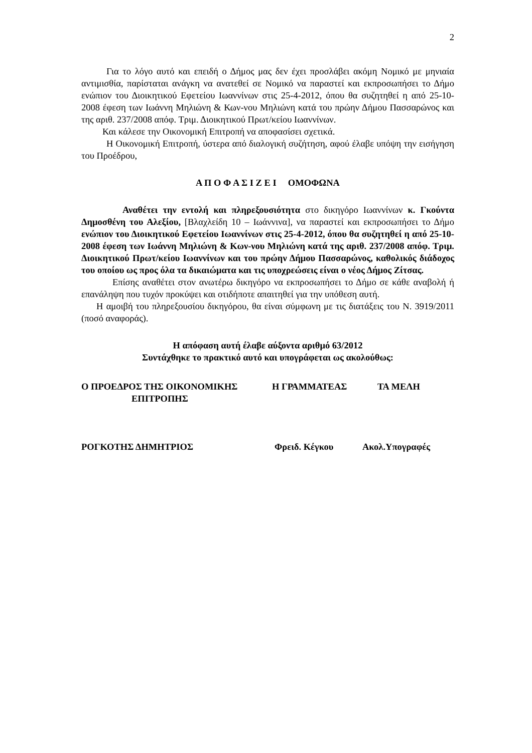2
Για το λόγο αυτό και επειδή ο Δήμος μας δεν έχει προσλάβει ακόμη Νομικό με μηνιαία αντιμισθία, παρίσταται ανάγκη να ανατεθεί σε Νομικό να παραστεί και εκπροσωπήσει το Δήμο ενώπιον του Διοικητικού Εφετείου Ιωαννίνων στις 25-4-2012, όπου θα συζητηθεί η από 25-10-2008 έφεση των Ιωάννη Μηλιώνη & Κων-νου Μηλιώνη κατά του πρώην Δήμου Πασσαρώνος και της αριθ. 237/2008 απόφ. Τριμ. Διοικητικού Πρωτ/κείου Ιωαννίνων.
Και κάλεσε την Οικονομική Επιτροπή να αποφασίσει σχετικά.
Η Οικονομική Επιτροπή, ύστερα από διαλογική συζήτηση, αφού έλαβε υπόψη την εισήγηση του Προέδρου,
Α Π Ο Φ Α Σ Ι Ζ Ε Ι ΟΜΟΦΩΝΑ
Αναθέτει την εντολή και πληρεξουσιότητα στο δικηγόρο Ιωαννίνων κ. Γκούντα Δημοσθένη του Αλεξίου, [Βλαχλείδη 10 – Ιωάννινα], να παραστεί και εκπροσωπήσει το Δήμο ενώπιον του Διοικητικού Εφετείου Ιωαννίνων στις 25-4-2012, όπου θα συζητηθεί η από 25-10-2008 έφεση των Ιωάννη Μηλιώνη & Κων-νου Μηλιώνη κατά της αριθ. 237/2008 απόφ. Τριμ. Διοικητικού Πρωτ/κείου Ιωαννίνων και του πρώην Δήμου Πασσαρώνος, καθολικός διάδοχος του οποίου ως προς όλα τα δικαιώματα και τις υποχρεώσεις είναι ο νέος Δήμος Ζίτσας.
Επίσης αναθέτει στον ανωτέρω δικηγόρο να εκπροσωπήσει το Δήμο σε κάθε αναβολή ή επανάληψη που τυχόν προκύψει και οτιδήποτε απαιτηθεί για την υπόθεση αυτή.
Η αμοιβή του πληρεξουσίου δικηγόρου, θα είναι σύμφωνη με τις διατάξεις του Ν. 3919/2011 (ποσό αναφοράς).
Η απόφαση αυτή έλαβε αύξοντα αριθμό 63/2012
Συντάχθηκε το πρακτικό αυτό και υπογράφεται ως ακολούθως:
Ο ΠΡΟΕΔΡΟΣ ΤΗΣ ΟΙΚΟΝΟΜΙΚΗΣ
ΕΠΙΤΡΟΠΗΣ Η ΓΡΑΜΜΑΤΕΑΣ ΤΑ ΜΕΛΗ
ΡΟΓΚΟΤΗΣ ΔΗΜΗΤΡΙΟΣ Φρειδ. Κέγκου Ακολ.Υπογραφές